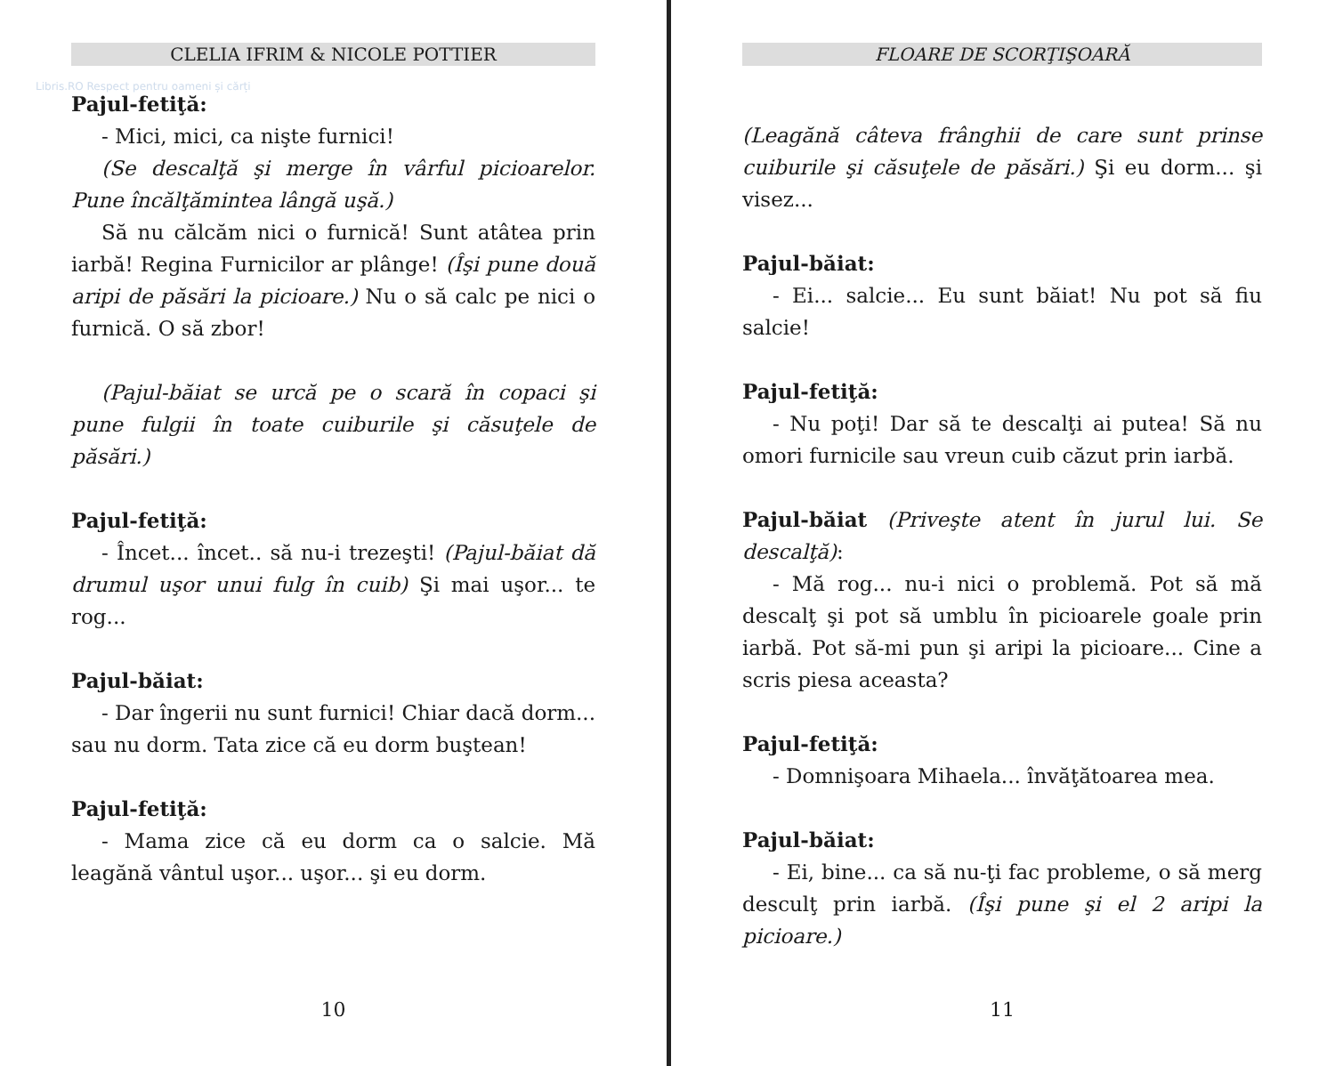CLELIA IFRIM & NICOLE POTTIER
Libris.RO Respect pentru oameni și cărți
Pajul-fetiţă:
- Mici, mici, ca nişte furnici!
(Se descalţă şi merge în vârful picioarelor. Pune încălţămintea lângă uşă.)
Să nu călcăm nici o furnică! Sunt atâtea prin iarbă! Regina Furnicilor ar plânge! (Îşi pune două aripi de păsări la picioare.) Nu o să calc pe nici o furnică. O să zbor!
(Pajul-băiat se urcă pe o scară în copaci şi pune fulgii în toate cuiburile şi căsuţele de păsări.)
Pajul-fetiţă:
- Încet... încet.. să nu-i trezeşti! (Pajul-băiat dă drumul uşor unui fulg în cuib) Şi mai uşor... te rog...
Pajul-băiat:
- Dar îngerii nu sunt furnici! Chiar dacă dorm... sau nu dorm. Tata zice că eu dorm buştean!
Pajul-fetiţă:
- Mama zice că eu dorm ca o salcie. Mă leagănă vântul uşor... uşor... şi eu dorm.
10
FLOARE DE SCORŢIŞOARĂ
(Leagănă câteva frânghii de care sunt prinse cuiburile şi căsuţele de păsări.) Şi eu dorm... şi visez...
Pajul-băiat:
- Ei... salcie... Eu sunt băiat! Nu pot să fiu salcie!
Pajul-fetiţă:
- Nu poţi! Dar să te descalţi ai putea! Să nu omori furnicile sau vreun cuib căzut prin iarbă.
Pajul-băiat (Priveşte atent în jurul lui. Se descalţă):
- Mă rog... nu-i nici o problemă. Pot să mă descalţ şi pot să umblu în picioarele goale prin iarbă. Pot să-mi pun şi aripi la picioare... Cine a scris piesa aceasta?
Pajul-fetiţă:
- Domnişoara Mihaela... învăţătoarea mea.
Pajul-băiat:
- Ei, bine... ca să nu-ţi fac probleme, o să merg desculţ prin iarbă. (Îşi pune şi el 2 aripi la picioare.)
11